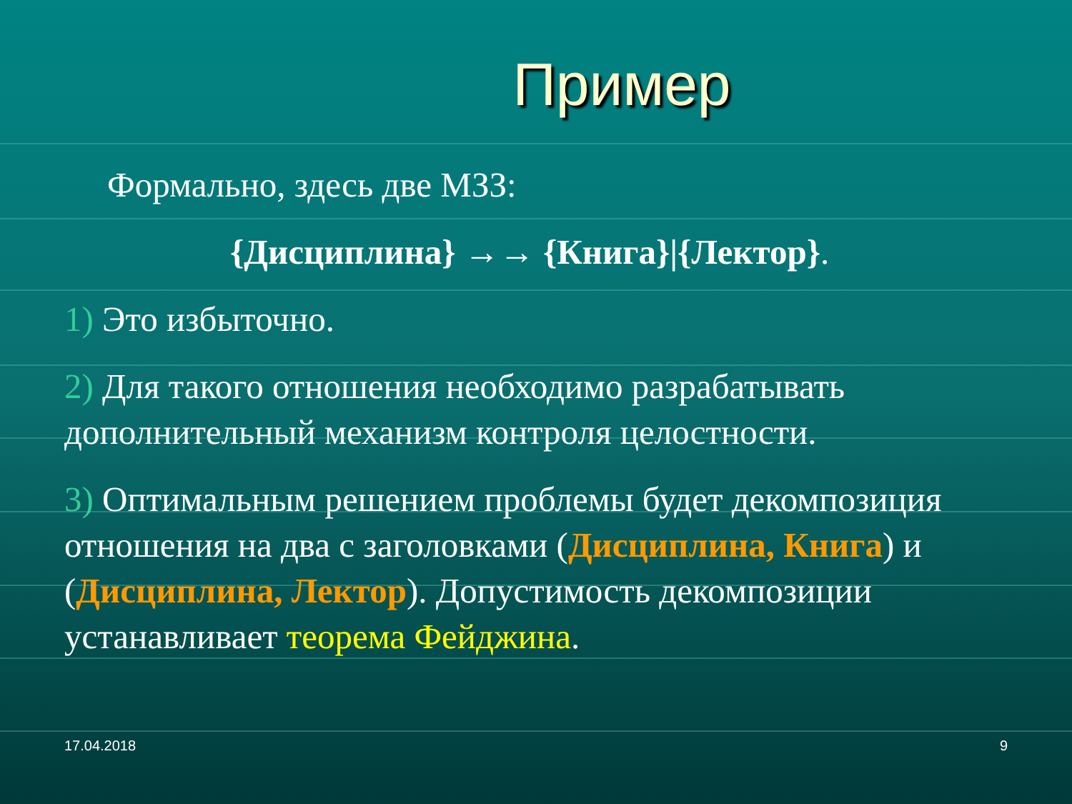Пример
Формально, здесь две МЗЗ:
{Дисциплина} →→ {Книга}|{Лектор}.
1) Это избыточно.
2) Для такого отношения необходимо разрабатывать дополнительный механизм контроля целостности.
3) Оптимальным решением проблемы будет декомпозиция отношения на два с заголовками (Дисциплина, Книга) и (Дисциплина, Лектор). Допустимость декомпозиции устанавливает теорема Фейджина.
17.04.2018 9